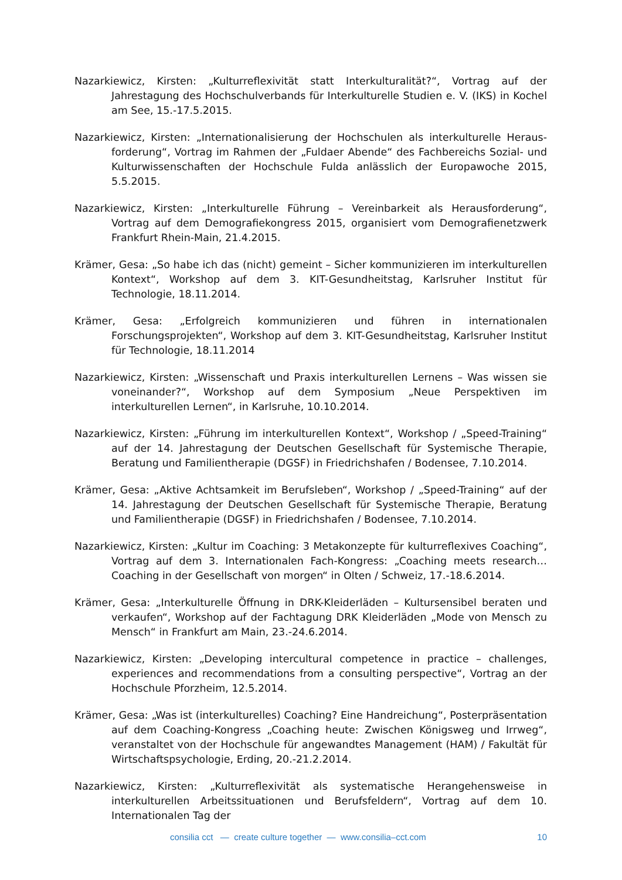Nazarkiewicz, Kirsten: „Kulturreflexivität statt Interkulturalität?“, Vortrag auf der Jahrestagung des Hochschulverbands für Interkulturelle Studien e. V. (IKS) in Kochel am See, 15.-17.5.2015.
Nazarkiewicz, Kirsten: „Internationalisierung der Hochschulen als interkulturelle Heraus­forderung“, Vortrag im Rahmen der „Fuldaer Abende“ des Fachbereichs Sozial- und Kulturwissenschaften der Hochschule Fulda anlässlich der Europawoche 2015, 5.5.2015.
Nazarkiewicz, Kirsten: „Interkulturelle Führung – Vereinbarkeit als Herausforderung“, Vortrag auf dem Demografiekongress 2015, organisiert vom Demografienetzwerk Frankfurt Rhein-Main, 21.4.2015.
Krämer, Gesa: „So habe ich das (nicht) gemeint – Sicher kommunizieren im interkulturellen Kontext“, Workshop auf dem 3. KIT-Gesundheitstag, Karlsruher Institut für Technologie, 18.11.2014.
Krämer, Gesa: „Erfolgreich kommunizieren und führen in internationalen Forschungsprojekten“, Workshop auf dem 3. KIT-Gesundheitstag, Karlsruher Institut für Technologie, 18.11.2014
Nazarkiewicz, Kirsten: „Wissenschaft und Praxis interkulturellen Lernens – Was wissen sie voneinander?“, Workshop auf dem Symposium „Neue Perspektiven im interkulturellen Lernen“, in Karlsruhe, 10.10.2014.
Nazarkiewicz, Kirsten: „Führung im interkulturellen Kontext“, Workshop / „Speed-Training“ auf der 14. Jahrestagung der Deutschen Gesellschaft für Systemische Therapie, Beratung und Familientherapie (DGSF) in Friedrichshafen / Bodensee, 7.10.2014.
Krämer, Gesa: „Aktive Achtsamkeit im Berufsleben“, Workshop / „Speed-Training“ auf der 14. Jahrestagung der Deutschen Gesellschaft für Systemische Therapie, Beratung und Familientherapie (DGSF) in Friedrichshafen / Bodensee, 7.10.2014.
Nazarkiewicz, Kirsten: „Kultur im Coaching: 3 Metakonzepte für kulturreflexives Coaching“, Vortrag auf dem 3. Internationalen Fach-Kongress: „Coaching meets research… Coaching in der Gesellschaft von morgen“ in Olten / Schweiz, 17.-18.6.2014.
Krämer, Gesa: „Interkulturelle Öffnung in DRK-Kleiderläden – Kultursensibel beraten und verkaufen“, Workshop auf der Fachtagung DRK Kleiderläden „Mode von Mensch zu Mensch“ in Frankfurt am Main, 23.-24.6.2014.
Nazarkiewicz, Kirsten: „Developing intercultural competence in practice – challenges, experiences and recommendations from a consulting perspective“, Vortrag an der Hochschule Pforzheim, 12.5.2014.
Krämer, Gesa: „Was ist (interkulturelles) Coaching? Eine Handreichung“, Posterpräsentation auf dem Coaching-Kongress „Coaching heute: Zwischen Königsweg und Irrweg“, veranstaltet von der Hochschule für angewandtes Management (HAM) / Fakultät für Wirtschaftspsychologie, Erding, 20.-21.2.2014.
Nazarkiewicz, Kirsten: „Kulturreflexivität als systematische Herangehensweise in interkulturellen Arbeitssituationen und Berufsfeldern“, Vortrag auf dem 10. Internationalen Tag der
consilia cct — create culture together — www.consilia–cct.com 10